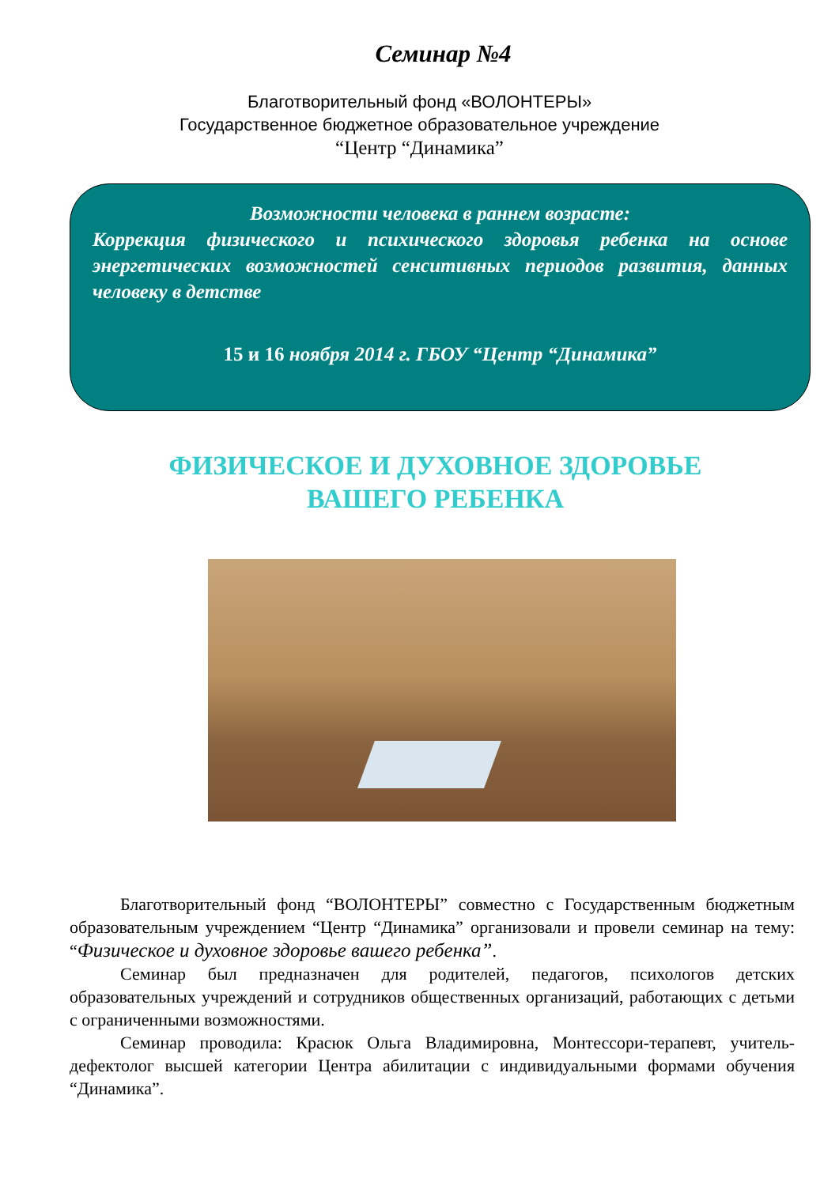Семинар №4
Благотворительный фонд «ВОЛОНТЕРЫ»
Государственное бюджетное образовательное учреждение
“Центр “Динамика”
Возможности человека в раннем возрасте:
Коррекция физического и психического здоровья ребенка на основе энергетических возможностей сенситивных периодов развития, данных человеку в детстве
15 и 16 ноября 2014 г. ГБОУ “Центр “Динамика”
ФИЗИЧЕСКОЕ И ДУХОВНОЕ ЗДОРОВЬЕ
ВАШЕГО РЕБЕНКА
Благотворительный фонд “ВОЛОНТЕРЫ” совместно с Государственным бюджетным образовательным учреждением “Центр “Динамика” организовали и провели семинар на тему: “Физическое и духовное здоровье вашего ребенка”.
Семинар был предназначен для родителей, педагогов, психологов детских образовательных учреждений и сотрудников общественных организаций, работающих с детьми с ограниченными возможностями.
Семинар проводила: Красюк Ольга Владимировна, Монтессори-терапевт, учитель-дефектолог высшей категории Центра абилитации с индивидуальными формами обучения “Динамика”.